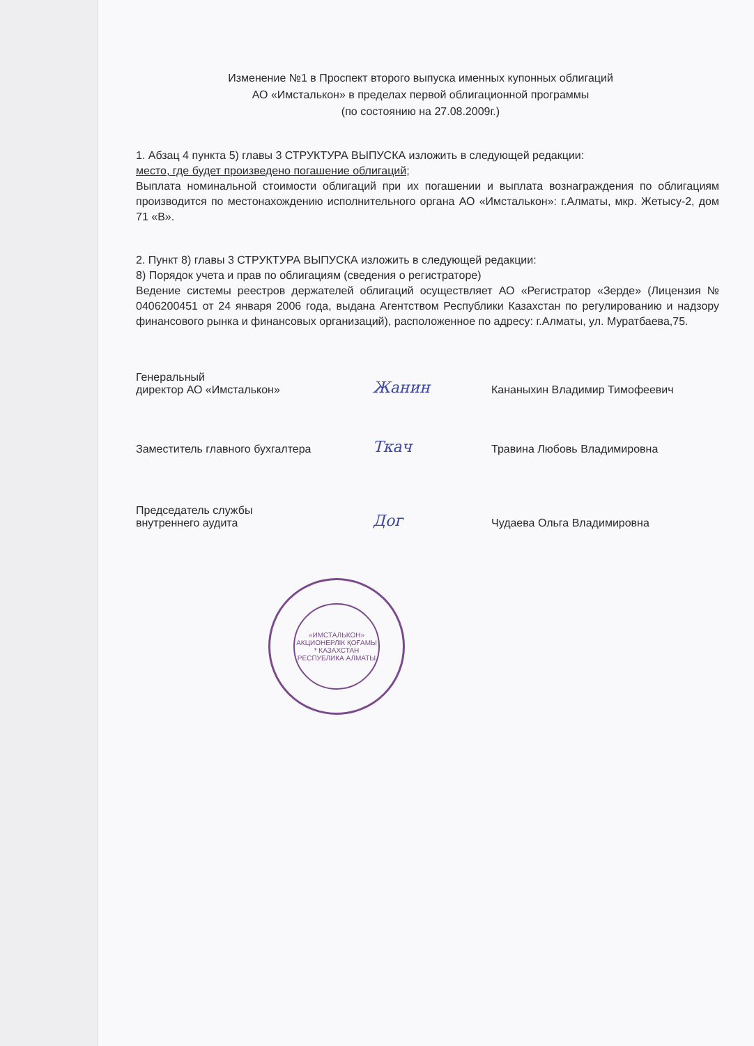Изменение №1 в Проспект второго выпуска именных купонных облигаций
АО «Имсталькон» в пределах первой облигационной программы
(по состоянию на 27.08.2009г.)
1. Абзац 4 пункта 5) главы 3 СТРУКТУРА ВЫПУСКА изложить в следующей редакции:
место, где будет произведено погашение облигаций;
Выплата номинальной стоимости облигаций при их погашении и выплата вознаграждения по облигациям производится по местонахождению исполнительного органа АО «Имсталькон»: г.Алматы, мкр. Жетысу-2, дом 71 «В».
2. Пункт 8) главы 3 СТРУКТУРА ВЫПУСКА изложить в следующей редакции:
8) Порядок учета и прав по облигациям (сведения о регистраторе)
Ведение системы реестров держателей облигаций осуществляет АО «Регистратор «Зерде» (Лицензия № 0406200451 от 24 января 2006 года, выдана Агентством Республики Казахстан по регулированию и надзору финансового рынка и финансовых организаций), расположенное по адресу: г.Алматы, ул. Муратбаева,75.
Генеральный
директор АО «Имсталькон»
Жанин
Кананыхин Владимир Тимофеевич
Заместитель главного бухгалтера
Ткач
Травина Любовь Владимировна
Председатель службы
внутреннего аудита
Дог
Чудаева Ольга Владимировна
«ИМСТАЛЬКОН» АКЦИОНЕРЛІК ҚОҒАМЫ * КАЗАХСТАН РЕСПУБЛИКА АЛМАТЫ